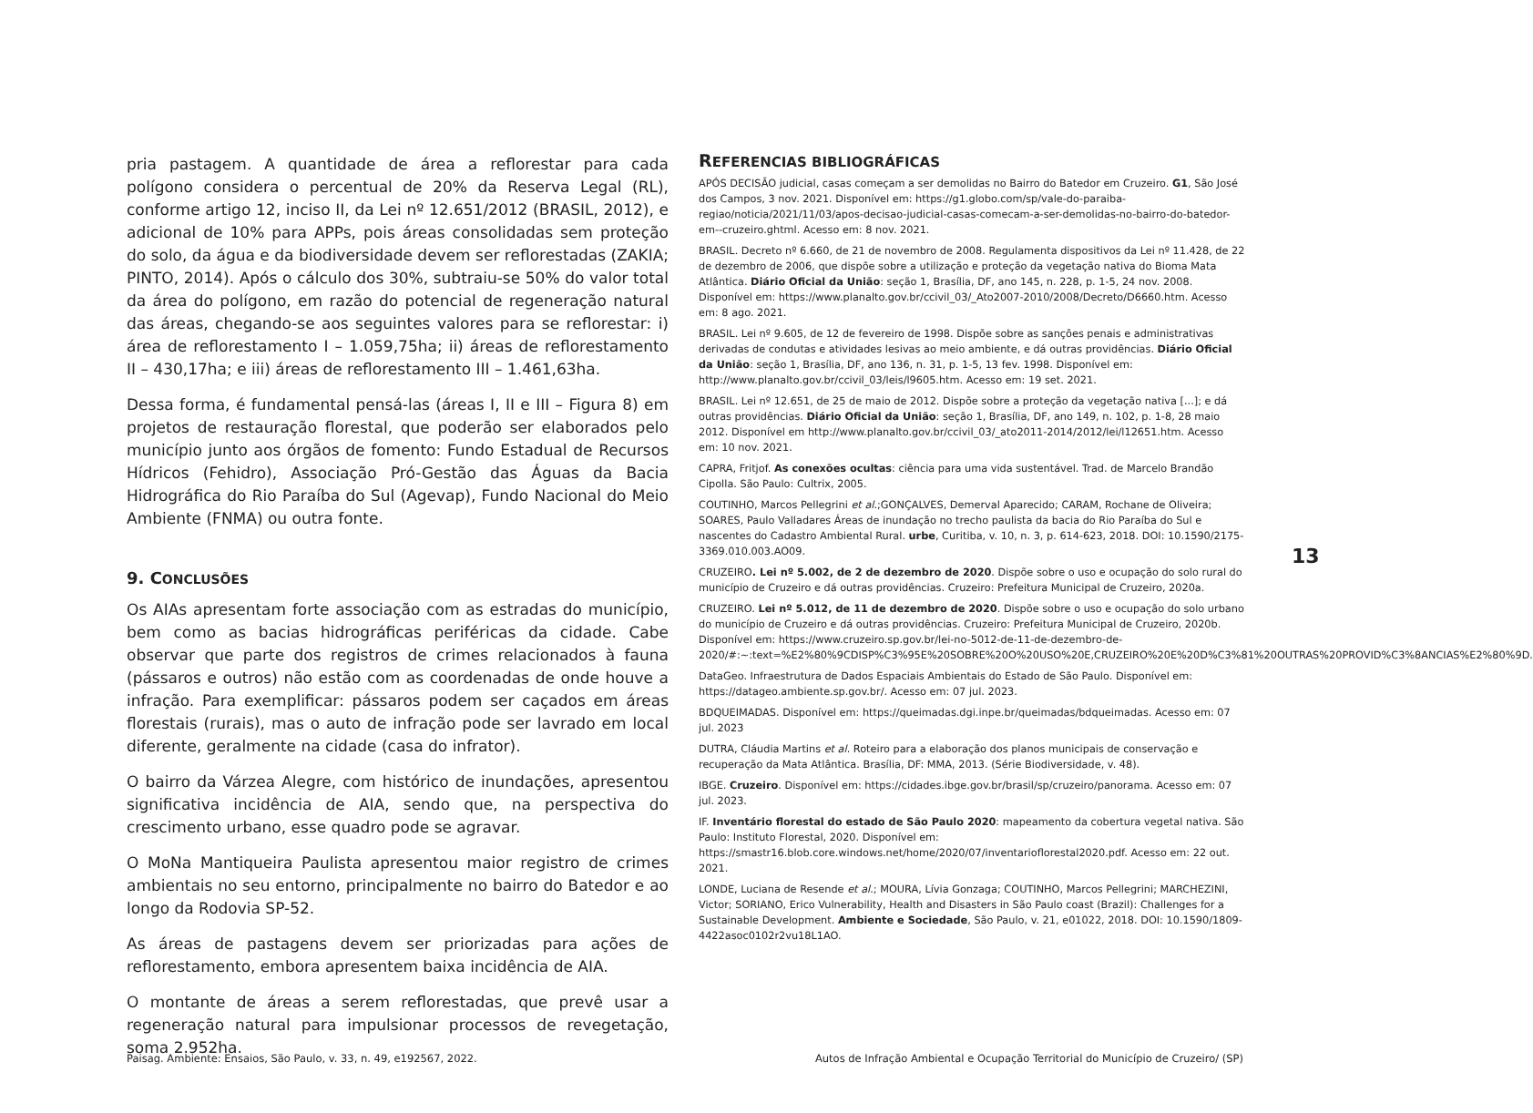pria pastagem. A quantidade de área a reflorestar para cada polígono considera o percentual de 20% da Reserva Legal (RL), conforme artigo 12, inciso II, da Lei nº 12.651/2012 (BRASIL, 2012), e adicional de 10% para APPs, pois áreas consolidadas sem proteção do solo, da água e da biodiversidade devem ser reflorestadas (ZAKIA; PINTO, 2014). Após o cálculo dos 30%, subtraiu-se 50% do valor total da área do polígono, em razão do potencial de regeneração natural das áreas, chegando-se aos seguintes valores para se reflorestar: i) área de reflorestamento I – 1.059,75ha; ii) áreas de reflorestamento II – 430,17ha; e iii) áreas de reflorestamento III – 1.461,63ha.
Dessa forma, é fundamental pensá-las (áreas I, II e III – Figura 8) em projetos de restauração florestal, que poderão ser elaborados pelo município junto aos órgãos de fomento: Fundo Estadual de Recursos Hídricos (Fehidro), Associação Pró-Gestão das Águas da Bacia Hidrográfica do Rio Paraíba do Sul (Agevap), Fundo Nacional do Meio Ambiente (FNMA) ou outra fonte.
9. CONCLUSÕES
Os AIAs apresentam forte associação com as estradas do município, bem como as bacias hidrográficas periféricas da cidade. Cabe observar que parte dos registros de crimes relacionados à fauna (pássaros e outros) não estão com as coordenadas de onde houve a infração. Para exemplificar: pássaros podem ser caçados em áreas florestais (rurais), mas o auto de infração pode ser lavrado em local diferente, geralmente na cidade (casa do infrator).
O bairro da Várzea Alegre, com histórico de inundações, apresentou significativa incidência de AIA, sendo que, na perspectiva do crescimento urbano, esse quadro pode se agravar.
O MoNa Mantiqueira Paulista apresentou maior registro de crimes ambientais no seu entorno, principalmente no bairro do Batedor e ao longo da Rodovia SP-52.
As áreas de pastagens devem ser priorizadas para ações de reflorestamento, embora apresentem baixa incidência de AIA.
O montante de áreas a serem reflorestadas, que prevê usar a regeneração natural para impulsionar processos de revegetação, soma 2.952ha.
REFERENCIAS BIBLIOGRÁFICAS
APÓS DECISÃO judicial, casas começam a ser demolidas no Bairro do Batedor em Cruzeiro. G1, São José dos Campos, 3 nov. 2021. Disponível em: https://g1.globo.com/sp/vale-do-paraiba-regiao/noticia/2021/11/03/apos-decisao-judicial-casas-comecam-a-ser-demolidas-no-bairro-do-batedor-em--cruzeiro.ghtml. Acesso em: 8 nov. 2021.
BRASIL. Decreto nº 6.660, de 21 de novembro de 2008. Regulamenta dispositivos da Lei nº 11.428, de 22 de dezembro de 2006, que dispõe sobre a utilização e proteção da vegetação nativa do Bioma Mata Atlântica. Diário Oficial da União: seção 1, Brasília, DF, ano 145, n. 228, p. 1-5, 24 nov. 2008. Disponível em: https://www.planalto.gov.br/ccivil_03/_Ato2007-2010/2008/Decreto/D6660.htm. Acesso em: 8 ago. 2021.
BRASIL. Lei nº 9.605, de 12 de fevereiro de 1998. Dispõe sobre as sanções penais e administrativas derivadas de condutas e atividades lesivas ao meio ambiente, e dá outras providências. Diário Oficial da União: seção 1, Brasília, DF, ano 136, n. 31, p. 1-5, 13 fev. 1998. Disponível em: http://www.planalto.gov.br/ccivil_03/leis/l9605.htm. Acesso em: 19 set. 2021.
BRASIL. Lei nº 12.651, de 25 de maio de 2012. Dispõe sobre a proteção da vegetação nativa [...]; e dá outras providências. Diário Oficial da União: seção 1, Brasília, DF, ano 149, n. 102, p. 1-8, 28 maio 2012. Disponível em http://www.planalto.gov.br/ccivil_03/_ato2011-2014/2012/lei/l12651.htm. Acesso em: 10 nov. 2021.
CAPRA, Fritjof. As conexões ocultas: ciência para uma vida sustentável. Trad. de Marcelo Brandão Cipolla. São Paulo: Cultrix, 2005.
COUTINHO, Marcos Pellegrini et al.;GONÇALVES, Demerval Aparecido; CARAM, Rochane de Oliveira; SOARES, Paulo Valladares Áreas de inundação no trecho paulista da bacia do Rio Paraíba do Sul e nascentes do Cadastro Ambiental Rural. urbe, Curitiba, v. 10, n. 3, p. 614-623, 2018. DOI: 10.1590/2175-3369.010.003.AO09.
CRUZEIRO. Lei nº 5.002, de 2 de dezembro de 2020. Dispõe sobre o uso e ocupação do solo rural do município de Cruzeiro e dá outras providências. Cruzeiro: Prefeitura Municipal de Cruzeiro, 2020a.
CRUZEIRO. Lei nº 5.012, de 11 de dezembro de 2020. Dispõe sobre o uso e ocupação do solo urbano do município de Cruzeiro e dá outras providências. Cruzeiro: Prefeitura Municipal de Cruzeiro, 2020b. Disponível em: https://www.cruzeiro.sp.gov.br/lei-no-5012-de-11-de-dezembro-de-2020/#:~:text=%E2%80%9CDISP%C3%95E%20SOBRE%20O%20USO%20E,CRUZEIRO%20E%20D%C3%81%20OUTRAS%20PROVID%C3%8ANCIAS%E2%80%9D.
DataGeo. Infraestrutura de Dados Espaciais Ambientais do Estado de São Paulo. Disponível em: https://datageo.ambiente.sp.gov.br/. Acesso em: 07 jul. 2023.
BDQUEIMADAS. Disponível em: https://queimadas.dgi.inpe.br/queimadas/bdqueimadas. Acesso em: 07 jul. 2023
DUTRA, Cláudia Martins et al. Roteiro para a elaboração dos planos municipais de conservação e recuperação da Mata Atlântica. Brasília, DF: MMA, 2013. (Série Biodiversidade, v. 48).
IBGE. Cruzeiro. Disponível em: https://cidades.ibge.gov.br/brasil/sp/cruzeiro/panorama. Acesso em: 07 jul. 2023.
IF. Inventário florestal do estado de São Paulo 2020: mapeamento da cobertura vegetal nativa. São Paulo: Instituto Florestal, 2020. Disponível em: https://smastr16.blob.core.windows.net/home/2020/07/inventarioflorestal2020.pdf. Acesso em: 22 out. 2021.
LONDE, Luciana de Resende et al.; MOURA, Lívia Gonzaga; COUTINHO, Marcos Pellegrini; MARCHEZINI, Victor; SORIANO, Erico Vulnerability, Health and Disasters in São Paulo coast (Brazil): Challenges for a Sustainable Development. Ambiente e Sociedade, São Paulo, v. 21, e01022, 2018. DOI: 10.1590/1809-4422asoc0102r2vu18L1AO.
13
Paisag. Ambiente: Ensaios, São Paulo, v. 33, n. 49, e192567, 2022. Autos de Infração Ambiental e Ocupação Territorial do Município de Cruzeiro/ (SP)